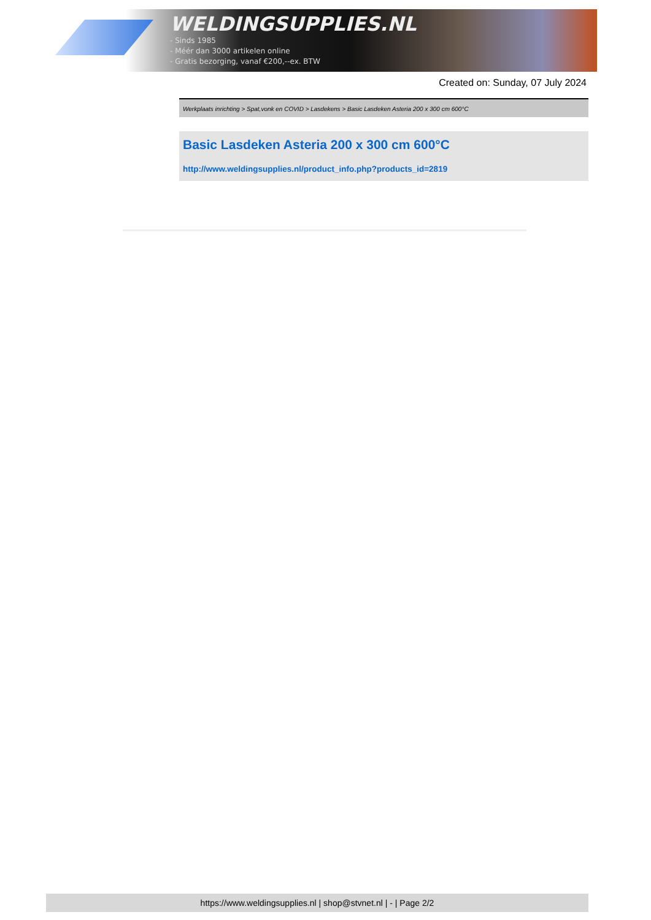WELDINGSUPPLIES.NL
- Sinds 1985
- Méér dan 3000 artikelen online
- Gratis bezorging, vanaf €200,--ex. BTW
Created on: Sunday, 07 July 2024
Werkplaats inrichting > Spat,vonk en COVID > Lasdekens > Basic Lasdeken Asteria 200 x 300 cm 600°C
Basic Lasdeken Asteria 200 x 300 cm 600°C
http://www.weldingsupplies.nl/product_info.php?products_id=2819
https://www.weldingsupplies.nl | shop@stvnet.nl | - | Page 2/2